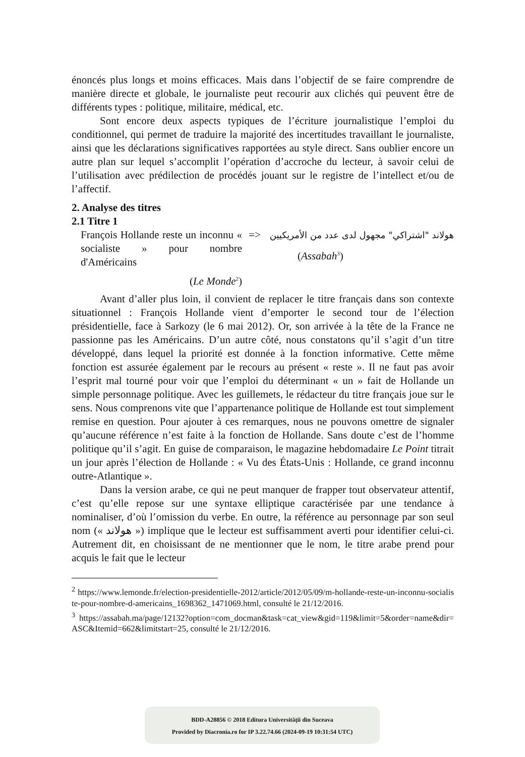énoncés plus longs et moins efficaces. Mais dans l’objectif de se faire comprendre de manière directe et globale, le journaliste peut recourir aux clichés qui peuvent être de différents types : politique, militaire, médical, etc.
Sont encore deux aspects typiques de l’écriture journalistique l’emploi du conditionnel, qui permet de traduire la majorité des incertitudes travaillant le journaliste, ainsi que les déclarations significatives rapportées au style direct. Sans oublier encore un autre plan sur lequel s’accomplit l’opération d’accroche du lecteur, à savoir celui de l’utilisation avec prédilection de procédés jouant sur le registre de l’intellect et/ou de l’affectif.
2. Analyse des titres
2.1 Titre 1
| François Hollande reste un inconnu « socialiste » pour nombre d'Américains ( Le Monde<sup>2</sup>) | => | هولاند "اشتراكي" مجهول لدى عدد من الأمريكيين ( Assabah<sup>3</sup>) |
Avant d’aller plus loin, il convient de replacer le titre français dans son contexte situationnel : François Hollande vient d’emporter le second tour de l’élection présidentielle, face à Sarkozy (le 6 mai 2012). Or, son arrivée à la tête de la France ne passionne pas les Américains. D’un autre côté, nous constatons qu’il s’agit d’un titre développé, dans lequel la priorité est donnée à la fonction informative. Cette même fonction est assurée également par le recours au présent « reste ». Il ne faut pas avoir l’esprit mal tourné pour voir que l’emploi du déterminant « un » fait de Hollande un simple personnage politique. Avec les guillemets, le rédacteur du titre français joue sur le sens. Nous comprenons vite que l’appartenance politique de Hollande est tout simplement remise en question. Pour ajouter à ces remarques, nous ne pouvons omettre de signaler qu’aucune référence n’est faite à la fonction de Hollande. Sans doute c’est de l’homme politique qu’il s’agit. En guise de comparaison, le magazine hebdomadaire Le Point titrait un jour après l’élection de Hollande : « Vu des États-Unis : Hollande, ce grand inconnu outre-Atlantique ».
Dans la version arabe, ce qui ne peut manquer de frapper tout observateur attentif, c’est qu’elle repose sur une syntaxe elliptique caractérisée par une tendance à nominaliser, d’où l’omission du verbe. En outre, la référence au personnage par son seul nom (« هولاند ») implique que le lecteur est suffisamment averti pour identifier celui-ci. Autrement dit, en choisissant de ne mentionner que le nom, le titre arabe prend pour acquis le fait que le lecteur
<sup>2</sup> https://www.lemonde.fr/election-presidentielle-2012/article/2012/05/09/m-hollande-reste-un-inconnu-socialiste-pour-nombre-d-americains_1698362_1471069.html, consulté le 21/12/2016.
<sup>3</sup> https://assabah.ma/page/12132?option=com_docman&task=cat_view&gid=119&limit=5&order=name&dir=ASC&Itemid=662&limitstart=25, consulté le 21/12/2016.
BDD-A28856 © 2018 Editura Universităţii din Suceava
Provided by Diacronia.ro for IP 3.22.74.66 (2024-09-19 10:31:54 UTC)